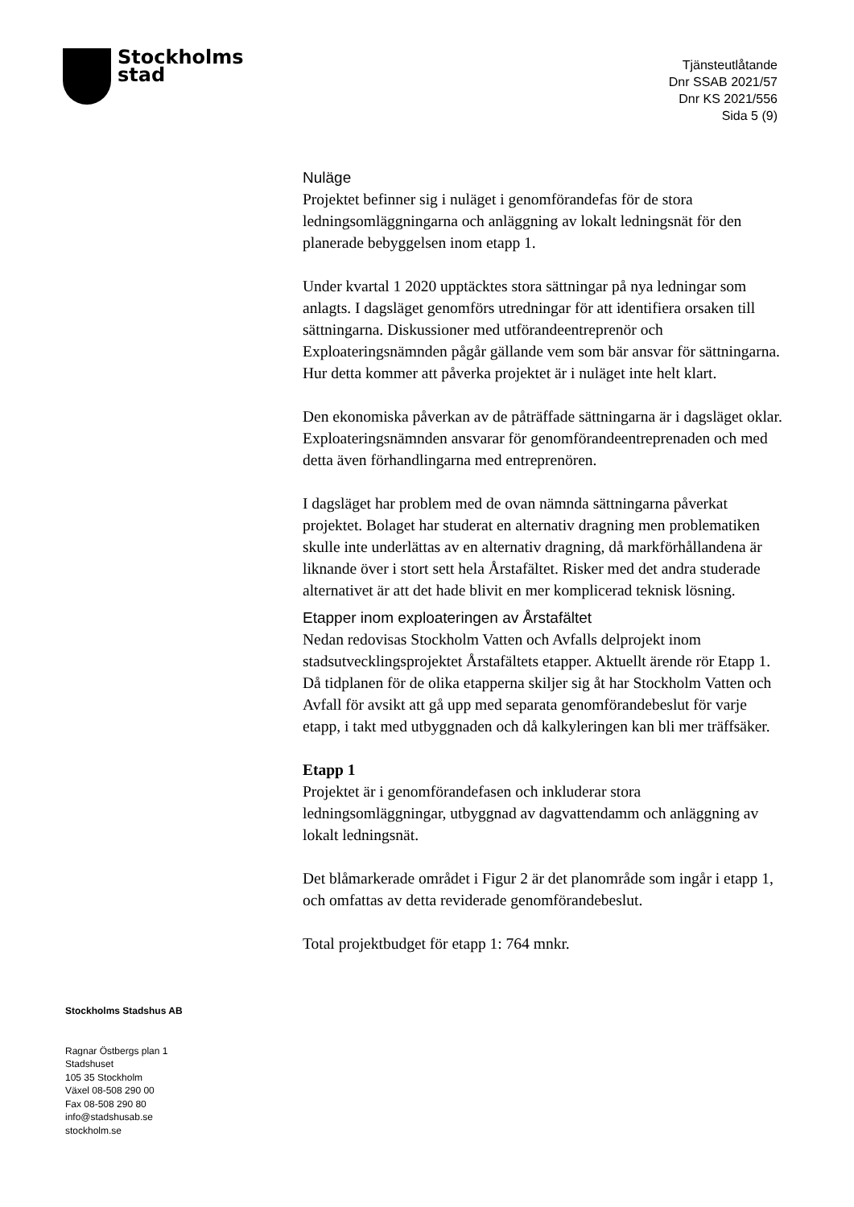Stockholms
stad
Tjänsteutlåtande
Dnr SSAB 2021/57
Dnr KS 2021/556
Sida 5 (9)
Nuläge
Projektet befinner sig i nuläget i genomförandefas för de stora ledningsomläggningarna och anläggning av lokalt ledningsnät för den planerade bebyggelsen inom etapp 1.
Under kvartal 1 2020 upptäcktes stora sättningar på nya ledningar som anlagts. I dagsläget genomförs utredningar för att identifiera orsaken till sättningarna. Diskussioner med utförandeentreprenör och Exploateringsnämnden pågår gällande vem som bär ansvar för sättningarna. Hur detta kommer att påverka projektet är i nuläget inte helt klart.
Den ekonomiska påverkan av de påträffade sättningarna är i dagsläget oklar. Exploateringsnämnden ansvarar för genomförandeentreprenaden och med detta även förhandlingarna med entreprenören.
I dagsläget har problem med de ovan nämnda sättningarna påverkat projektet. Bolaget har studerat en alternativ dragning men problematiken skulle inte underlättas av en alternativ dragning, då markförhållandena är liknande över i stort sett hela Årstafältet. Risker med det andra studerade alternativet är att det hade blivit en mer komplicerad teknisk lösning.
Etapper inom exploateringen av Årstafältet
Nedan redovisas Stockholm Vatten och Avfalls delprojekt inom stadsutvecklingsprojektet Årstafältets etapper. Aktuellt ärende rör Etapp 1. Då tidplanen för de olika etapperna skiljer sig åt har Stockholm Vatten och Avfall för avsikt att gå upp med separata genomförandebeslut för varje etapp, i takt med utbyggnaden och då kalkyleringen kan bli mer träffsäker.
Etapp 1
Projektet är i genomförandefasen och inkluderar stora ledningsomläggningar, utbyggnad av dagvattendamm och anläggning av lokalt ledningsnät.
Det blåmarkerade området i Figur 2 är det planområde som ingår i etapp 1, och omfattas av detta reviderade genomförandebeslut.
Total projektbudget för etapp 1: 764 mnkr.
Stockholms Stadshus AB
Ragnar Östbergs plan 1
Stadshuset
105 35 Stockholm
Växel 08-508 290 00
Fax 08-508 290 80
info@stadshusab.se
stockholm.se